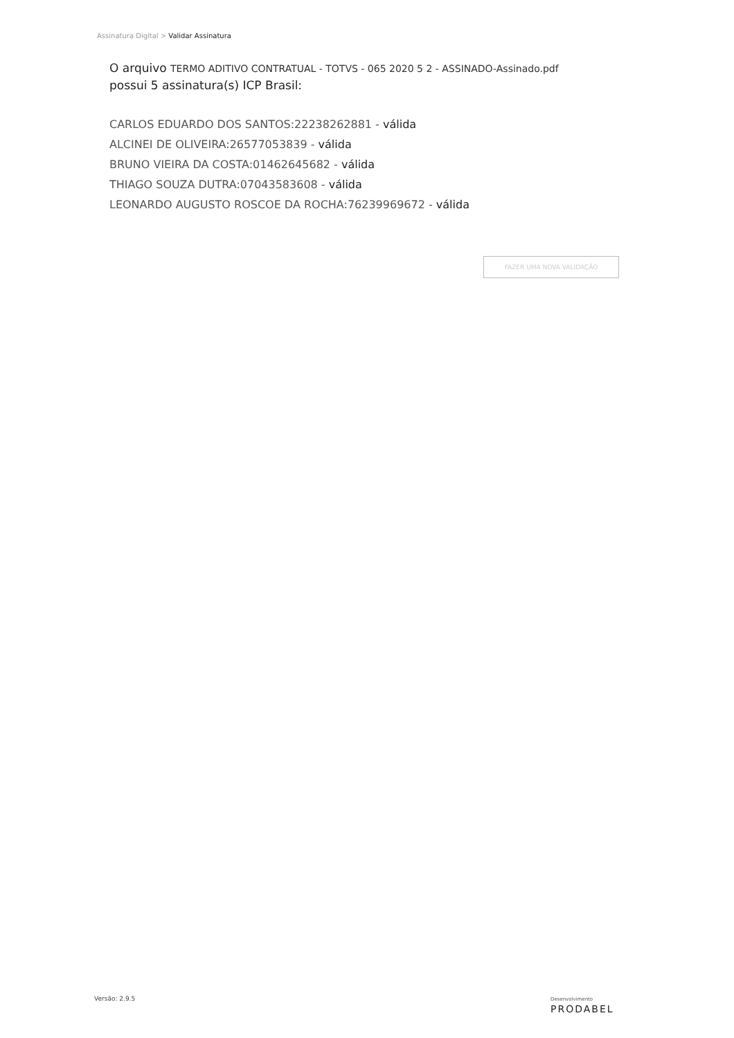Assinatura Digital > Validar Assinatura
O arquivo TERMO ADITIVO CONTRATUAL - TOTVS - 065 2020 5 2 - ASSINADO-Assinado.pdf
possui 5 assinatura(s) ICP Brasil:
CARLOS EDUARDO DOS SANTOS:22238262881 - válida
ALCINEI DE OLIVEIRA:26577053839 - válida
BRUNO VIEIRA DA COSTA:01462645682 - válida
THIAGO SOUZA DUTRA:07043583608 - válida
LEONARDO AUGUSTO ROSCOE DA ROCHA:76239969672 - válida
FAZER UMA NOVA VALIDAÇÃO
Versão: 2.9.5 Desenvolvimento
PRODABEL